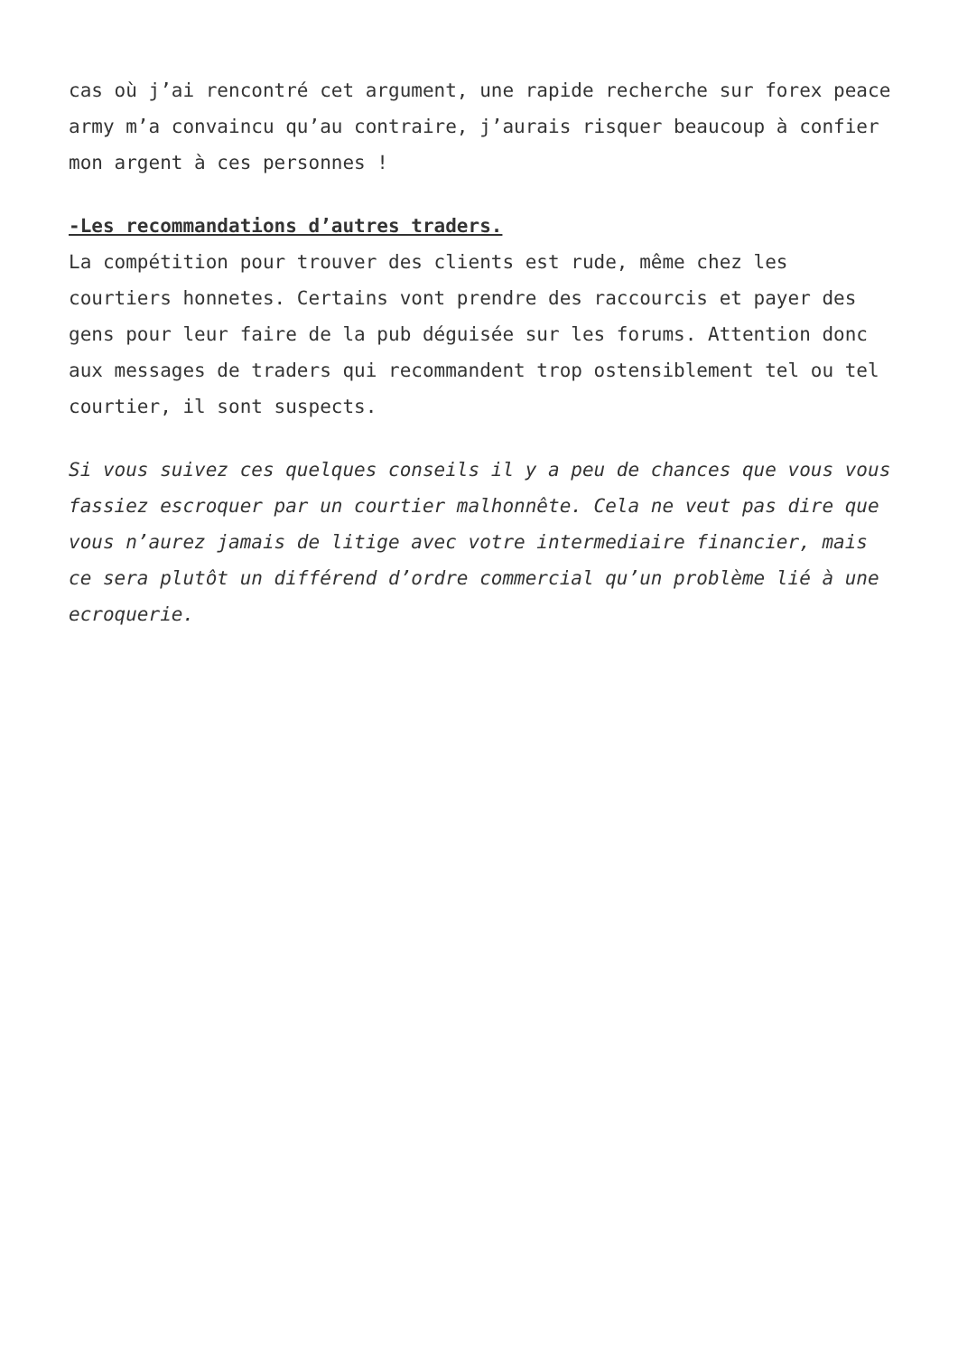cas où j’ai rencontré cet argument, une rapide recherche sur forex peace army m’a convaincu qu’au contraire, j’aurais risquer beaucoup à confier mon argent à ces personnes !
-Les recommandations d’autres traders.
La compétition pour trouver des clients est rude, même chez les courtiers honnetes. Certains vont prendre des raccourcis et payer des gens pour leur faire de la pub déguisée sur les forums. Attention donc aux messages de traders qui recommandent trop ostensiblement tel ou tel courtier, il sont suspects.
Si vous suivez ces quelques conseils il y a peu de chances que vous vous fassiez escroquer par un courtier malhonnête. Cela ne veut pas dire que vous n’aurez jamais de litige avec votre intermediaire financier, mais ce sera plutôt un différend d’ordre commercial qu’un problème lié à une ecroquerie.